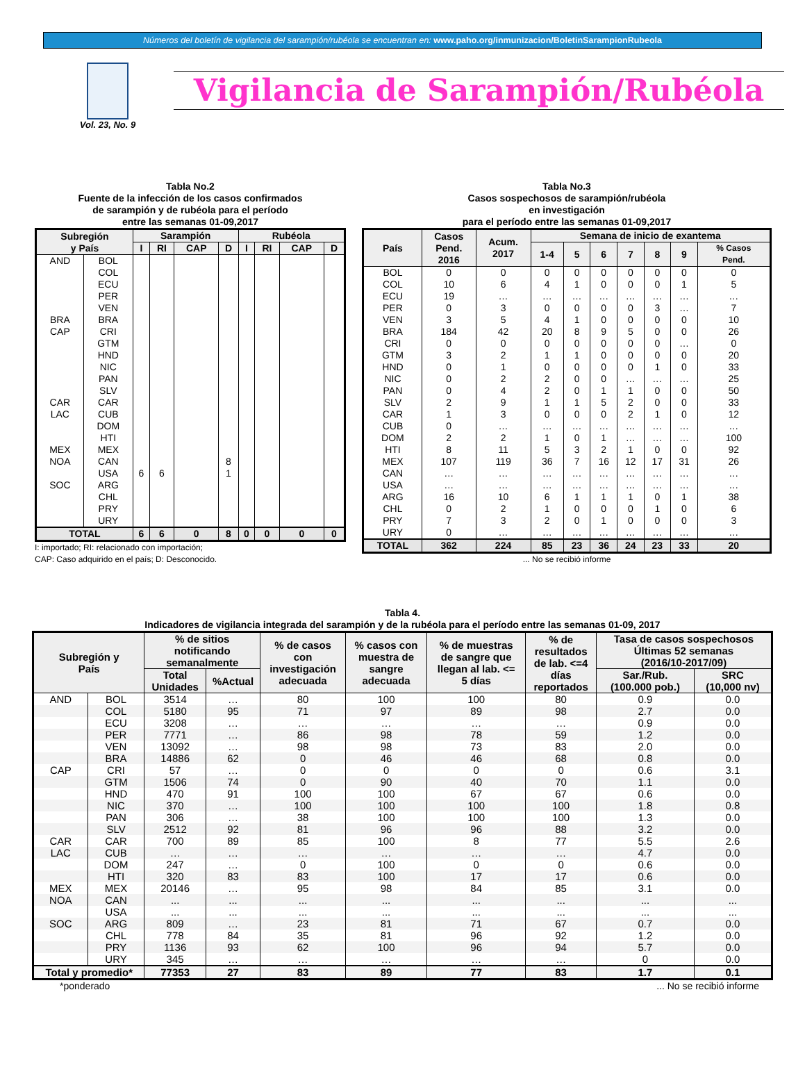Números del boletín de vigilancia del sarampión/rubéola se encuentran en: www.paho.org/inmunizacion/BoletinSarampionRubeola
Vol. 23, No. 9
Vigilancia de Sarampión/Rubéola
Tabla No.2
Fuente de la infección de los casos confirmados
de sarampión y de rubéola para el período
entre las semanas 01-09,2017
| Subregión y País | | Sarampión | | | | Rubéola | | | |
| --- | --- | --- | --- | --- | --- | --- | --- | --- | --- |
| | | I | RI | CAP | D | I | RI | CAP | D |
| AND | BOL | | | | | | | | |
| | COL | | | | | | | | |
| | ECU | | | | | | | | |
| | PER | | | | | | | | |
| | VEN | | | | | | | | |
| BRA | BRA | | | | | | | | |
| CAP | CRI | | | | | | | | |
| | GTM | | | | | | | | |
| | HND | | | | | | | | |
| | NIC | | | | | | | | |
| | PAN | | | | | | | | |
| | SLV | | | | | | | | |
| CAR | CAR | | | | | | | | |
| LAC | CUB | | | | | | | | |
| | DOM | | | | | | | | |
| | HTI | | | | | | | | |
| MEX | MEX | | | | | | | | |
| NOA | CAN | | | | 8 | | | | |
| | USA | 6 | 6 | | 1 | | | | |
| SOC | ARG | | | | | | | | |
| | CHL | | | | | | | | |
| | PRY | | | | | | | | |
| | URY | | | | | | | | |
| TOTAL | | 6 | 6 | 0 | 8 | 0 | 0 | 0 | 0 |
I: importado; RI: relacionado con importación;
CAP: Caso adquirido en el país; D: Desconocido.
Tabla No.3
Casos sospechosos de sarampión/rubéola
en investigación
para el período entre las semanas 01-09,2017
| País | Casos Pend. 2016 | Acum. 2017 | Semana de inicio de exantema | | | | | | |
| --- | --- | --- | --- | --- | --- | --- | --- | --- | --- |
| | | | 1-4 | 5 | 6 | 7 | 8 | 9 | % Casos Pend. |
| BOL | 0 | 0 | 0 | 0 | 0 | 0 | 0 | 0 | 0 |
| COL | 10 | 6 | 4 | 1 | 0 | 0 | 0 | 1 | 5 |
| ECU | 19 | … | … | … | … | … | … | … | … |
| PER | 0 | 3 | 0 | 0 | 0 | 0 | 3 | … | 7 |
| VEN | 3 | 5 | 4 | 1 | 0 | 0 | 0 | 0 | 10 |
| BRA | 184 | 42 | 20 | 8 | 9 | 5 | 0 | 0 | 26 |
| CRI | 0 | 0 | 0 | 0 | 0 | 0 | 0 | … | 0 |
| GTM | 3 | 2 | 1 | 1 | 0 | 0 | 0 | 0 | 20 |
| HND | 0 | 1 | 0 | 0 | 0 | 0 | 1 | 0 | 33 |
| NIC | 0 | 2 | 2 | 0 | 0 | … | … | … | 25 |
| PAN | 0 | 4 | 2 | 0 | 1 | 1 | 0 | 0 | 50 |
| SLV | 2 | 9 | 1 | 1 | 5 | 2 | 0 | 0 | 33 |
| CAR | 1 | 3 | 0 | 0 | 0 | 2 | 1 | 0 | 12 |
| CUB | 0 | … | … | … | … | … | … | … | … |
| DOM | 2 | 2 | 1 | 0 | 1 | … | … | … | 100 |
| HTI | 8 | 11 | 5 | 3 | 2 | 1 | 0 | 0 | 92 |
| MEX | 107 | 119 | 36 | 7 | 16 | 12 | 17 | 31 | 26 |
| CAN | … | … | … | … | … | … | … | … | … |
| USA | … | … | … | … | … | … | … | … | … |
| ARG | 16 | 10 | 6 | 1 | 1 | 1 | 0 | 1 | 38 |
| CHL | 0 | 2 | 1 | 0 | 0 | 0 | 1 | 0 | 6 |
| PRY | 7 | 3 | 2 | 0 | 1 | 0 | 0 | 0 | 3 |
| URY | 0 | … | … | … | … | … | … | … | … |
| TOTAL | 362 | 224 | 85 | 23 | 36 | 24 | 23 | 33 | 20 |
... No se recibió informe
Tabla 4.
Indicadores de vigilancia integrada del sarampión y de la rubéola para el período entre las semanas 01-09, 2017
| Subregión y País | | % de sitios notificando semanalmente | | % de casos con investigación adecuada | % casos con muestra de sangre adecuada | % de muestras de sangre que llegan al lab. <= 5 días | % de resultados de lab. <=4 días reportados | Tasa de casos sospechosos Últimas 52 semanas (2016/10-2017/09) | |
| --- | --- | --- | --- | --- | --- | --- | --- | --- | --- |
| | | Total Unidades | %Actual | | | | | Sar./Rub. (100.000 pob.) | SRC (10,000 nv) |
| AND | BOL | 3514 | … | 80 | 100 | 100 | 80 | 0.9 | 0.0 |
| | COL | 5180 | 95 | 71 | 97 | 89 | 98 | 2.7 | 0.0 |
| | ECU | 3208 | … | … | … | … | … | 0.9 | 0.0 |
| | PER | 7771 | … | 86 | 98 | 78 | 59 | 1.2 | 0.0 |
| | VEN | 13092 | … | 98 | 98 | 73 | 83 | 2.0 | 0.0 |
| | BRA | 14886 | 62 | 0 | 46 | 46 | 68 | 0.8 | 0.0 |
| CAP | CRI | 57 | … | 0 | 0 | 0 | 0 | 0.6 | 3.1 |
| | GTM | 1506 | 74 | 0 | 90 | 40 | 70 | 1.1 | 0.0 |
| | HND | 470 | 91 | 100 | 100 | 67 | 67 | 0.6 | 0.0 |
| | NIC | 370 | … | 100 | 100 | 100 | 100 | 1.8 | 0.8 |
| | PAN | 306 | … | 38 | 100 | 100 | 100 | 1.3 | 0.0 |
| | SLV | 2512 | 92 | 81 | 96 | 96 | 88 | 3.2 | 0.0 |
| CAR | CAR | 700 | 89 | 85 | 100 | 8 | 77 | 5.5 | 2.6 |
| LAC | CUB | … | … | … | … | … | … | 4.7 | 0.0 |
| | DOM | 247 | … | 0 | 100 | 0 | 0 | 0.6 | 0.0 |
| | HTI | 320 | 83 | 83 | 100 | 17 | 17 | 0.6 | 0.0 |
| MEX | MEX | 20146 | … | 95 | 98 | 84 | 85 | 3.1 | 0.0 |
| NOA | CAN | ... | ... | ... | ... | ... | ... | ... | ... |
| | USA | ... | ... | ... | ... | ... | ... | ... | ... |
| SOC | ARG | 809 | … | 23 | 81 | 71 | 67 | 0.7 | 0.0 |
| | CHL | 778 | 84 | 35 | 81 | 96 | 92 | 1.2 | 0.0 |
| | PRY | 1136 | 93 | 62 | 100 | 96 | 94 | 5.7 | 0.0 |
| | URY | 345 | … | … | … | … | … | 0 | 0.0 |
| Total y promedio* | | 77353 | 27 | 83 | 89 | 77 | 83 | 1.7 | 0.1 |
*ponderado ... No se recibió informe